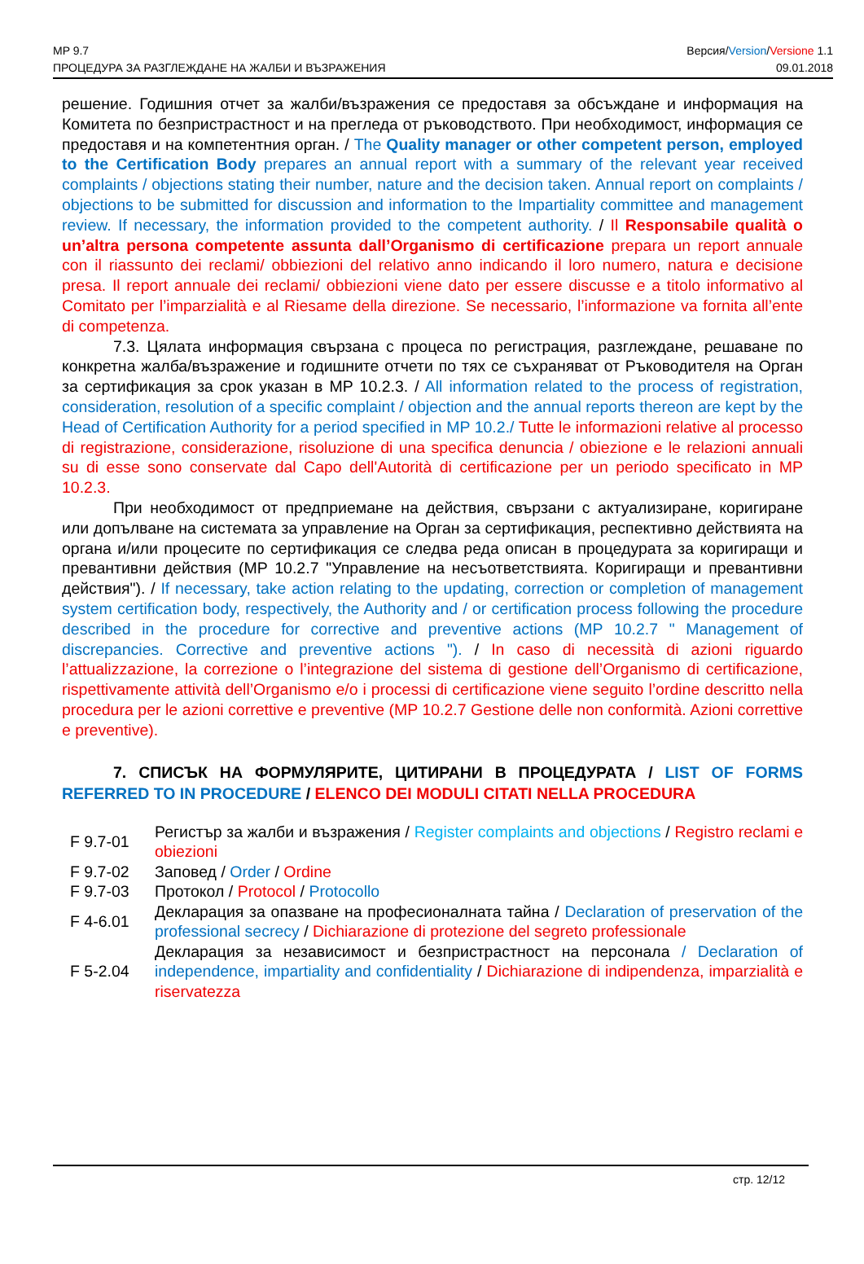MP 9.7
ПРОЦЕДУРА ЗА РАЗГЛЕЖДАНЕ НА ЖАЛБИ И ВЪЗРАЖЕНИЯ
Версия/Version/Versione 1.1
09.01.2018
решение. Годишния отчет за жалби/възражения се предоставя за обсъждане и информация на Комитета по безпристрастност и на прегледа от ръководството. При необходимост, информация се предоставя и на компетентния орган. / The Quality manager or other competent person, employed to the Certification Body prepares an annual report with a summary of the relevant year received complaints / objections stating their number, nature and the decision taken. Annual report on complaints / objections to be submitted for discussion and information to the Impartiality committee and management review. If necessary, the information provided to the competent authority. / Il Responsabile qualità o un’altra persona competente assunta dall’Organismo di certificazione prepara un report annuale con il riassunto dei reclami/ obbiezioni del relativo anno indicando il loro numero, natura e decisione presa. Il report annuale dei reclami/ obbiezioni viene dato per essere discusse e a titolo informativo al Comitato per l’imparzialità e al Riesame della direzione. Se necessario, l’informazione va fornita all’ente di competenza.
7.3. Цялата информация свързана с процеса по регистрация, разглеждане, решаване по конкретна жалба/възражение и годишните отчети по тях се съхраняват от Ръководителя на Орган за сертификация за срок указан в MP 10.2.3. / All information related to the process of registration, consideration, resolution of a specific complaint / objection and the annual reports thereon are kept by the Head of Certification Authority for a period specified in MP 10.2./ Tutte le informazioni relative al processo di registrazione, considerazione, risoluzione di una specifica denuncia / obiezione e le relazioni annuali su di esse sono conservate dal Capo dell'Autorità di certificazione per un periodo specificato in MP 10.2.3.
При необходимост от предприемане на действия, свързани с актуализиране, коригиране или допълване на системата за управление на Орган за сертификация, респективно действията на органа и/или процесите по сертификация се следва реда описан в процедурата за коригиращи и превантивни действия (MP 10.2.7 "Управление на несъответствията. Коригиращи и превантивни действия"). / If necessary, take action relating to the updating, correction or completion of management system certification body, respectively, the Authority and / or certification process following the procedure described in the procedure for corrective and preventive actions (MP 10.2.7 " Management of discrepancies. Corrective and preventive actions "). / In caso di necessità di azioni riguardo l’attualizzazione, la correzione o l’integrazione del sistema di gestione dell’Organismo di certificazione, rispettivamente attività dell’Organismo e/o i processi di certificazione viene seguito l’ordine descritto nella procedura per le azioni correttive e preventive (MP 10.2.7 Gestione delle non conformità. Azioni correttive e preventive).
7. СПИСЪК НА ФОРМУЛЯРИТЕ, ЦИТИРАНИ В ПРОЦЕДУРАТА / LIST OF FORMS REFERRED TO IN PROCEDURE / ELENCO DEI MODULI CITATI NELLA PROCEDURA
| F 9.7-01 | Регистър за жалби и възражения / Register complaints and objections / Registro reclami e obiezioni |
| F 9.7-02 | Заповед / Order / Ordine |
| F 9.7-03 | Протокол / Protocol / Protocollo |
| F 4-6.01 | Декларация за опазване на професионалната тайна / Declaration of preservation of the professional secrecy / Dichiarazione di protezione del segreto professionale |
| F 5-2.04 | Декларация за независимост и безпристрастност на персонала / Declaration of independence, impartiality and confidentiality / Dichiarazione di indipendenza, imparzialità e riservatezza |
стр. 12/12